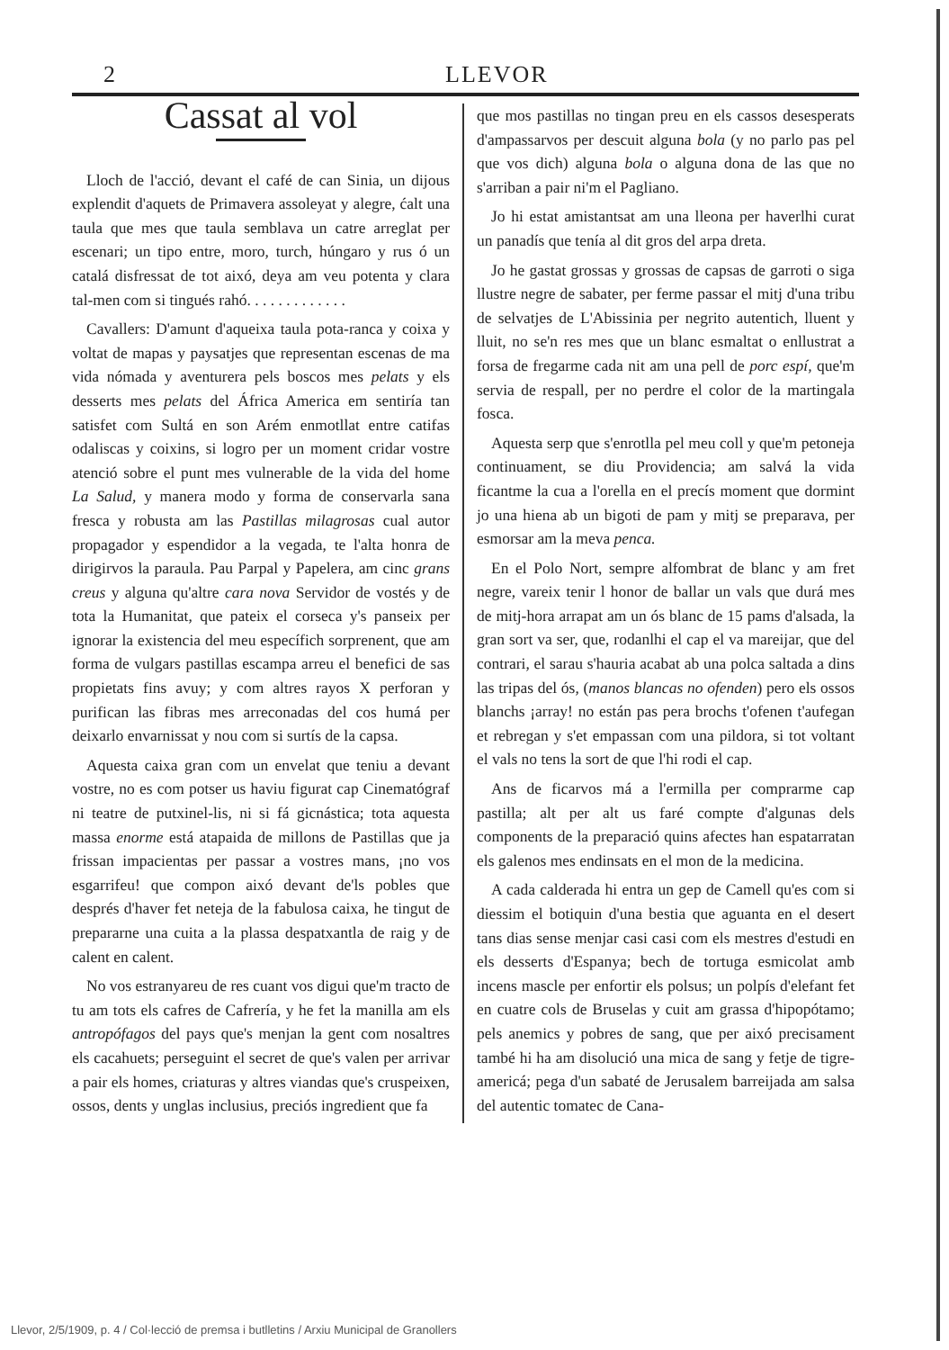2 LLEVOR
Cassat al vol
Lloch de l'acció, devant el café de can Sinia, un dijous explendit d'aquets de Primavera assoleyat y alegre, ćalt una taula que mes que taula semblava un catre arreglat per escenari; un tipo entre, moro, turch, húngaro y rus ó un catalá disfressat de tot aixó, deya am veu potenta y clara tal-men com si tingués rahó. . . . . . . . . . . . .
Cavallers: D'amunt d'aqueixa taula pota-ranca y coixa y voltat de mapas y paysatjes que representan escenas de ma vida nómada y aventurera pels boscos mes pelats y els desserts mes pelats del África America em sentiría tan satisfet com Sultá en son Arém enmotllat entre catifas odaliscas y coixins, si logro per un moment cridar vostre atenció sobre el punt mes vulnerable de la vida del home La Salud, y manera modo y forma de conservarla sana fresca y robusta am las Pastillas milagrosas cual autor propagador y espendidor a la vegada, te l'alta honra de dirigirvos la paraula. Pau Parpal y Papelera, am cinc grans creus y alguna qu'altre cara nova Servidor de vostés y de tota la Humanitat, que pateix el corseca y's panseix per ignorar la existencia del meu específich sorprenent, que am forma de vulgars pastillas escampa arreu el benefici de sas propietats fins avuy; y com altres rayos X perforan y purifican las fibras mes arreconadas del cos humá per deixarlo envarnissat y nou com si surtís de la capsa.
Aquesta caixa gran com un envelat que teniu a devant vostre, no es com potser us haviu figurat cap Cinematógraf ni teatre de putxinel-lis, ni si fá gicnástica; tota aquesta massa enorme está atapaida de millons de Pastillas que ja frissan impacientas per passar a vostres mans, ¡no vos esgarrifeu! que compon aixó devant de'ls pobles que després d'haver fet neteja de la fabulosa caixa, he tingut de prepararne una cuita a la plassa despatxantla de raig y de calent en calent.
No vos estranyareu de res cuant vos digui que'm tracto de tu am tots els cafres de Cafrería, y he fet la manilla am els antropófagos del pays que's menjan la gent com nosaltres els cacahuets; perseguint el secret de que's valen per arrivar a pair els homes, criaturas y altres viandas que's cruspeixen, ossos, dents y unglas inclusius, preciós ingredient que fa
que mos pastillas no tingan preu en els cassos desesperats d'ampassarvos per descuit alguna bola (y no parlo pas pel que vos dich) alguna bola o alguna dona de las que no s'arriban a pair ni'm el Pagliano.
Jo hi estat amistantsat am una lleona per haverlhi curat un panadís que tenía al dit gros del arpa dreta.
Jo he gastat grossas y grossas de capsas de garroti o siga llustre negre de sabater, per ferme passar el mitj d'una tribu de selvatjes de L'Abissinia per negrito autentich, lluent y lluit, no se'n res mes que un blanc esmaltat o enllustrat a forsa de fregarme cada nit am una pell de porc espí, que'm servia de respall, per no perdre el color de la martingala fosca.
Aquesta serp que s'enrotlla pel meu coll y que'm petoneja continuament, se diu Providencia; am salvá la vida ficantme la cua a l'orella en el precís moment que dormint jo una hiena ab un bigoti de pam y mitj se preparava, per esmorsar am la meva penca.
En el Polo Nort, sempre alfombrat de blanc y am fret negre, vareix tenir l honor de ballar un vals que durá mes de mitj-hora arrapat am un ós blanc de 15 pams d'alsada, la gran sort va ser, que, rodanlhi el cap el va mareijar, que del contrari, el sarau s'hauria acabat ab una polca saltada a dins las tripas del ós, (manos blancas no ofenden) pero els ossos blanchs ¡array! no están pas pera brochs t'ofenen t'aufegan et rebregan y s'et empassan com una pildora, si tot voltant el vals no tens la sort de que l'hi rodi el cap.
Ans de ficarvos má a l'ermilla per comprarme cap pastilla; alt per alt us faré compte d'algunas dels components de la preparació quins afectes han espatarratan els galenos mes endinsats en el mon de la medicina.
A cada calderada hi entra un gep de Camell qu'es com si diessim el botiquin d'una bestia que aguanta en el desert tans dias sense menjar casi casi com els mestres d'estudi en els desserts d'Espanya; bech de tortuga esmicolat amb incens mascle per enfortir els polsus; un polpís d'elefant fet en cuatre cols de Bruselas y cuit am grassa d'hipopótamo; pels anemics y pobres de sang, que per aixó precisament també hi ha am disolució una mica de sang y fetje de tigre-americá; pega d'un sabaté de Jerusalem barreijada am salsa del autentic tomatec de Cana-
Llevor, 2/5/1909, p. 4 / Col·lecció de premsa i butlletins / Arxiu Municipal de Granollers